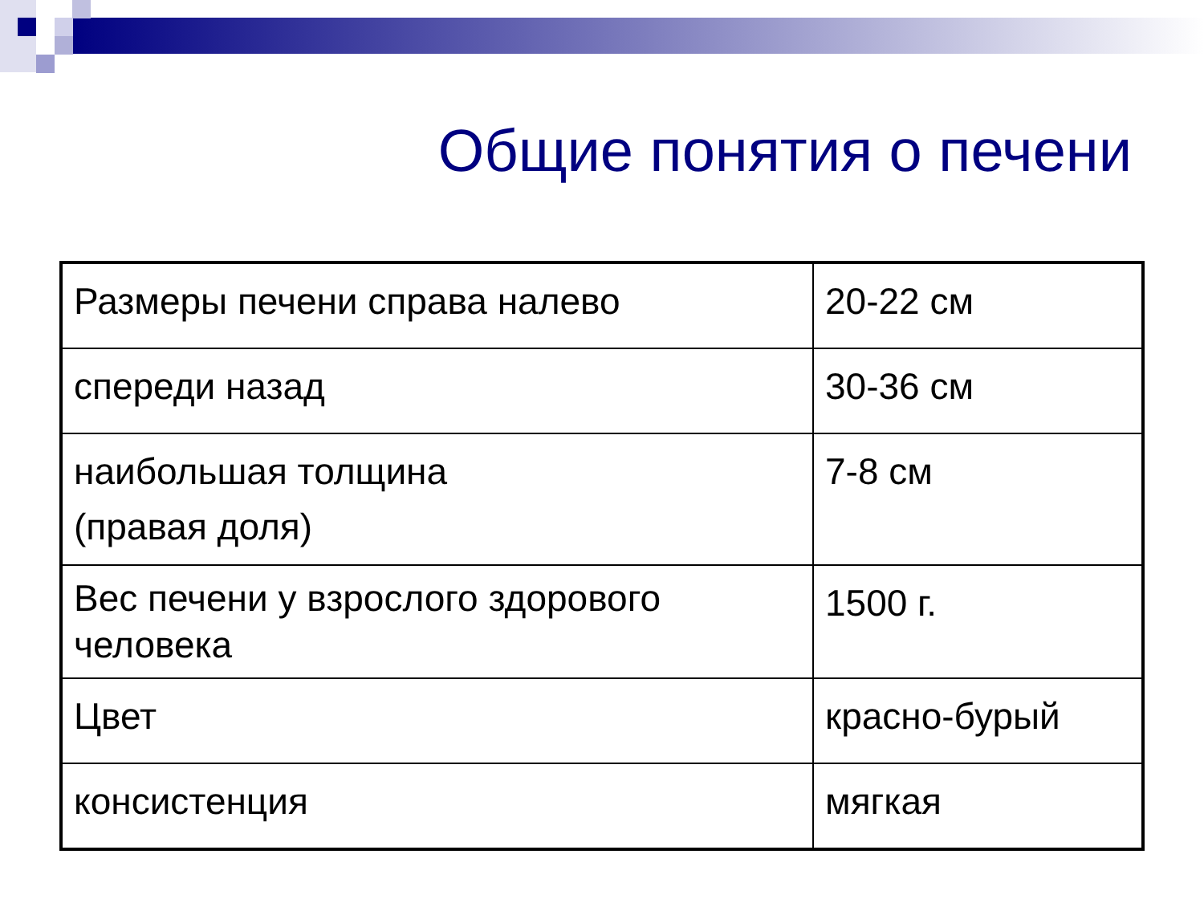Общие понятия о печени
| Размеры печени справа налево | 20-22 см |
| спереди назад | 30-36 см |
| наибольшая толщина (правая доля) | 7-8 см |
| Вес печени у взрослого здорового человека | 1500 г. |
| Цвет | красно-бурый |
| консистенция | мягкая |